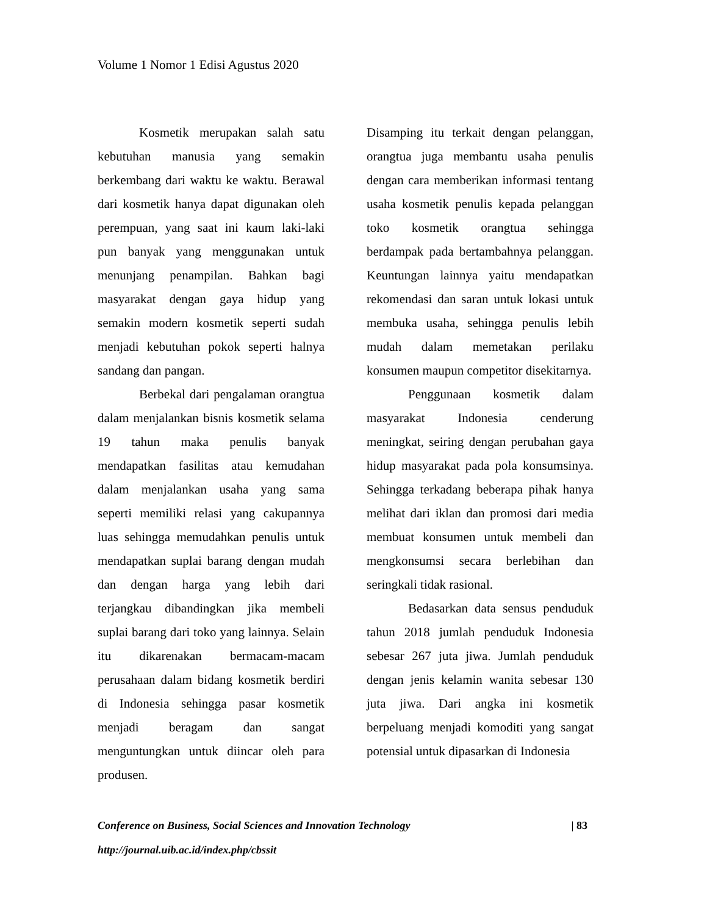Volume 1 Nomor 1 Edisi Agustus 2020
Kosmetik merupakan salah satu kebutuhan manusia yang semakin berkembang dari waktu ke waktu. Berawal dari kosmetik hanya dapat digunakan oleh perempuan, yang saat ini kaum laki-laki pun banyak yang menggunakan untuk menunjang penampilan. Bahkan bagi masyarakat dengan gaya hidup yang semakin modern kosmetik seperti sudah menjadi kebutuhan pokok seperti halnya sandang dan pangan.
Berbekal dari pengalaman orangtua dalam menjalankan bisnis kosmetik selama 19 tahun maka penulis banyak mendapatkan fasilitas atau kemudahan dalam menjalankan usaha yang sama seperti memiliki relasi yang cakupannya luas sehingga memudahkan penulis untuk mendapatkan suplai barang dengan mudah dan dengan harga yang lebih dari terjangkau dibandingkan jika membeli suplai barang dari toko yang lainnya. Selain itu dikarenakan bermacam-macam perusahaan dalam bidang kosmetik berdiri di Indonesia sehingga pasar kosmetik menjadi beragam dan sangat menguntungkan untuk diincar oleh para produsen.
Disamping itu terkait dengan pelanggan, orangtua juga membantu usaha penulis dengan cara memberikan informasi tentang usaha kosmetik penulis kepada pelanggan toko kosmetik orangtua sehingga berdampak pada bertambahnya pelanggan. Keuntungan lainnya yaitu mendapatkan rekomendasi dan saran untuk lokasi untuk membuka usaha, sehingga penulis lebih mudah dalam memetakan perilaku konsumen maupun competitor disekitarnya.
Penggunaan kosmetik dalam masyarakat Indonesia cenderung meningkat, seiring dengan perubahan gaya hidup masyarakat pada pola konsumsinya. Sehingga terkadang beberapa pihak hanya melihat dari iklan dan promosi dari media membuat konsumen untuk membeli dan mengkonsumsi secara berlebihan dan seringkali tidak rasional.
Bedasarkan data sensus penduduk tahun 2018 jumlah penduduk Indonesia sebesar 267 juta jiwa. Jumlah penduduk dengan jenis kelamin wanita sebesar 130 juta jiwa. Dari angka ini kosmetik berpeluang menjadi komoditi yang sangat potensial untuk dipasarkan di Indonesia
Conference on Business, Social Sciences and Innovation Technology | 83
http://journal.uib.ac.id/index.php/cbssit